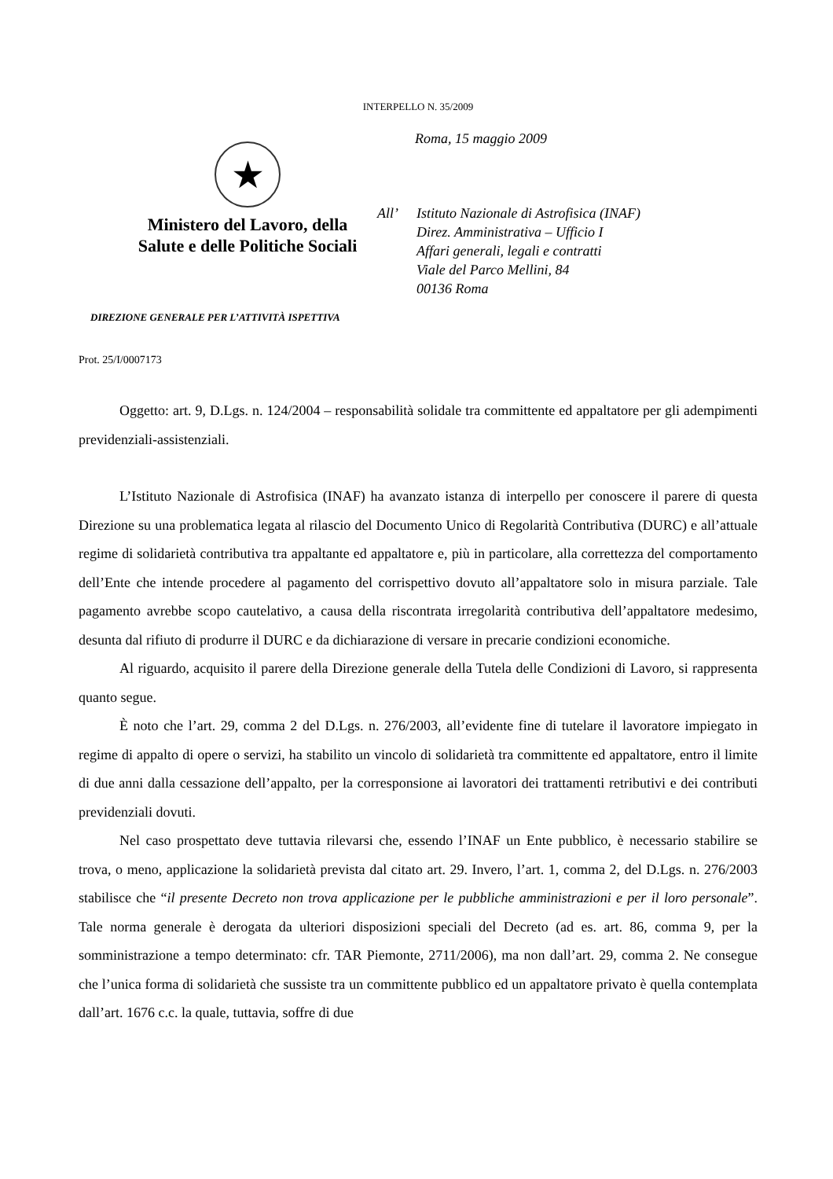INTERPELLO N. 35/2009
★
Ministero del Lavoro, della
Salute e delle Politiche Sociali
DIREZIONE GENERALE PER L’ATTIVITÀ ISPETTIVA
Roma, 15 maggio 2009
All’ Istituto Nazionale di Astrofisica (INAF)
Direz. Amministrativa – Ufficio I
Affari generali, legali e contratti
Viale del Parco Mellini, 84
00136 Roma
Prot. 25/I/0007173
Oggetto: art. 9, D.Lgs. n. 124/2004 – responsabilità solidale tra committente ed appaltatore per gli adempimenti previdenziali-assistenziali.
L’Istituto Nazionale di Astrofisica (INAF) ha avanzato istanza di interpello per conoscere il parere di questa Direzione su una problematica legata al rilascio del Documento Unico di Regolarità Contributiva (DURC) e all’attuale regime di solidarietà contributiva tra appaltante ed appaltatore e, più in particolare, alla correttezza del comportamento dell’Ente che intende procedere al pagamento del corrispettivo dovuto all’appaltatore solo in misura parziale. Tale pagamento avrebbe scopo cautelativo, a causa della riscontrata irregolarità contributiva dell’appaltatore medesimo, desunta dal rifiuto di produrre il DURC e da dichiarazione di versare in precarie condizioni economiche.
Al riguardo, acquisito il parere della Direzione generale della Tutela delle Condizioni di Lavoro, si rappresenta quanto segue.
È noto che l’art. 29, comma 2 del D.Lgs. n. 276/2003, all’evidente fine di tutelare il lavoratore impiegato in regime di appalto di opere o servizi, ha stabilito un vincolo di solidarietà tra committente ed appaltatore, entro il limite di due anni dalla cessazione dell’appalto, per la corresponsione ai lavoratori dei trattamenti retributivi e dei contributi previdenziali dovuti.
Nel caso prospettato deve tuttavia rilevarsi che, essendo l’INAF un Ente pubblico, è necessario stabilire se trova, o meno, applicazione la solidarietà prevista dal citato art. 29. Invero, l’art. 1, comma 2, del D.Lgs. n. 276/2003 stabilisce che “il presente Decreto non trova applicazione per le pubbliche amministrazioni e per il loro personale”. Tale norma generale è derogata da ulteriori disposizioni speciali del Decreto (ad es. art. 86, comma 9, per la somministrazione a tempo determinato: cfr. TAR Piemonte, 2711/2006), ma non dall’art. 29, comma 2. Ne consegue che l’unica forma di solidarietà che sussiste tra un committente pubblico ed un appaltatore privato è quella contemplata dall’art. 1676 c.c. la quale, tuttavia, soffre di due